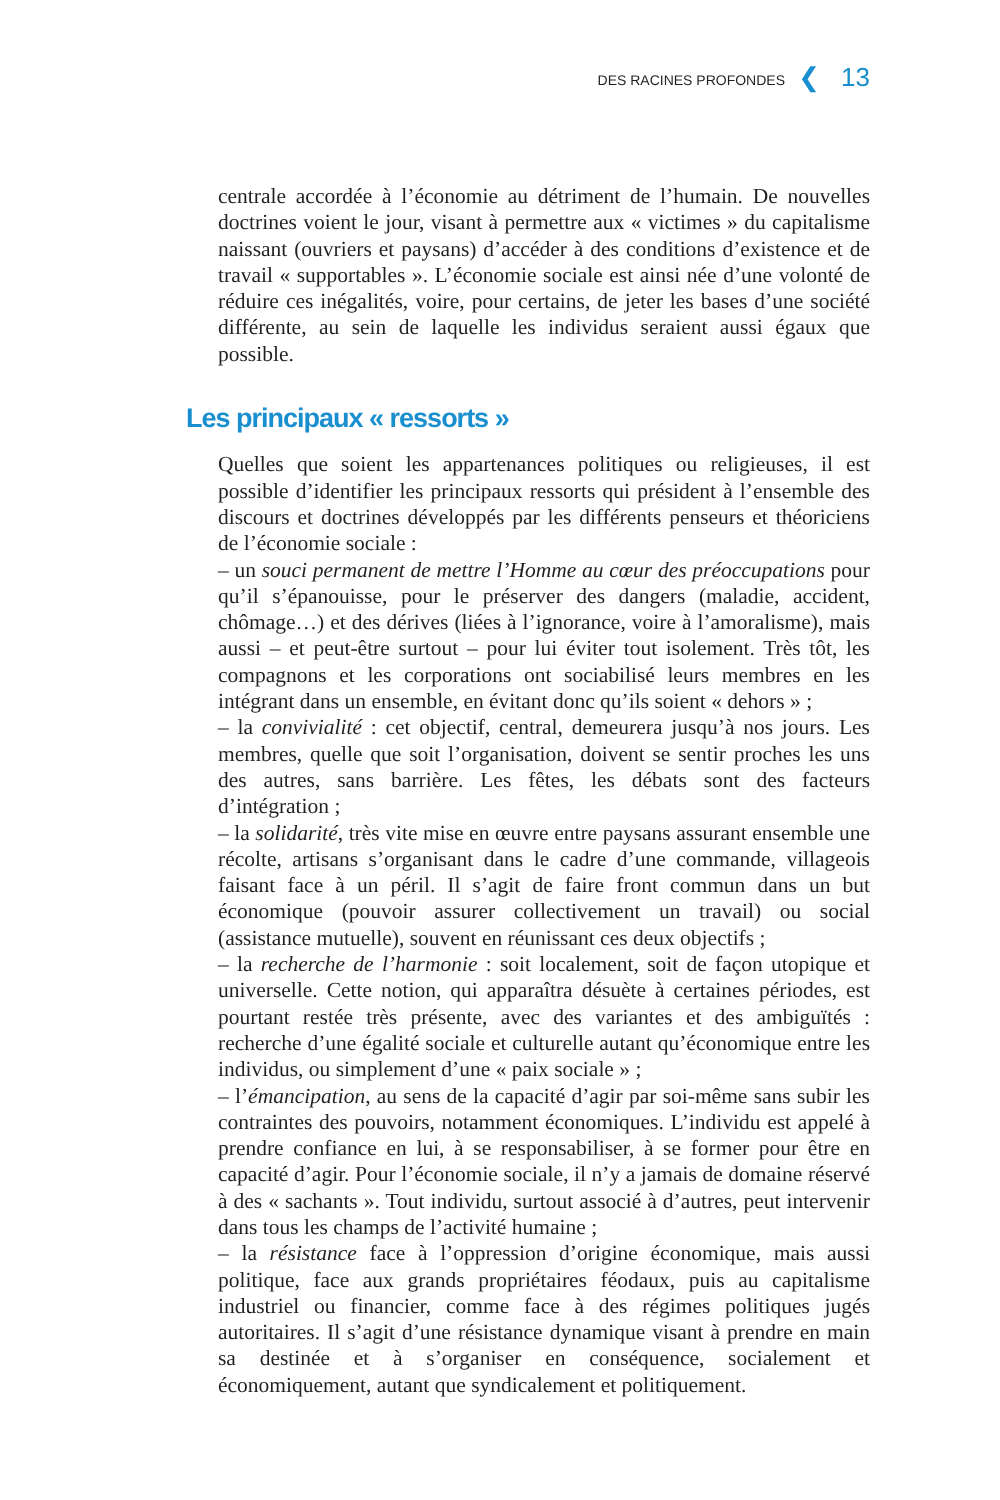DES RACINES PROFONDES ❮ 13
centrale accordée à l’économie au détriment de l’humain. De nouvelles doctrines voient le jour, visant à permettre aux « victimes » du capitalisme naissant (ouvriers et paysans) d’accéder à des conditions d’existence et de travail « supportables ». L’économie sociale est ainsi née d’une volonté de réduire ces inégalités, voire, pour certains, de jeter les bases d’une société différente, au sein de laquelle les individus seraient aussi égaux que possible.
Les principaux « ressorts »
Quelles que soient les appartenances politiques ou religieuses, il est possible d’identifier les principaux ressorts qui président à l’ensemble des discours et doctrines développés par les différents penseurs et théoriciens de l’économie sociale :
– un souci permanent de mettre l’Homme au cœur des préoccupations pour qu’il s’épanouisse, pour le préserver des dangers (maladie, accident, chômage…) et des dérives (liées à l’ignorance, voire à l’amoralisme), mais aussi – et peut-être surtout – pour lui éviter tout isolement. Très tôt, les compagnons et les corporations ont sociabilisé leurs membres en les intégrant dans un ensemble, en évitant donc qu’ils soient « dehors » ;
– la convivialité : cet objectif, central, demeurera jusqu’à nos jours. Les membres, quelle que soit l’organisation, doivent se sentir proches les uns des autres, sans barrière. Les fêtes, les débats sont des facteurs d’intégration ;
– la solidarité, très vite mise en œuvre entre paysans assurant ensemble une récolte, artisans s’organisant dans le cadre d’une commande, villageois faisant face à un péril. Il s’agit de faire front commun dans un but économique (pouvoir assurer collectivement un travail) ou social (assistance mutuelle), souvent en réunissant ces deux objectifs ;
– la recherche de l’harmonie : soit localement, soit de façon utopique et universelle. Cette notion, qui apparaîtra désuète à certaines périodes, est pourtant restée très présente, avec des variantes et des ambiguïtés : recherche d’une égalité sociale et culturelle autant qu’économique entre les individus, ou simplement d’une « paix sociale » ;
– l’émancipation, au sens de la capacité d’agir par soi-même sans subir les contraintes des pouvoirs, notamment économiques. L’individu est appelé à prendre confiance en lui, à se responsabiliser, à se former pour être en capacité d’agir. Pour l’économie sociale, il n’y a jamais de domaine réservé à des « sachants ». Tout individu, surtout associé à d’autres, peut intervenir dans tous les champs de l’activité humaine ;
– la résistance face à l’oppression d’origine économique, mais aussi politique, face aux grands propriétaires féodaux, puis au capitalisme industriel ou financier, comme face à des régimes politiques jugés autoritaires. Il s’agit d’une résistance dynamique visant à prendre en main sa destinée et à s’organiser en conséquence, socialement et économiquement, autant que syndicalement et politiquement.